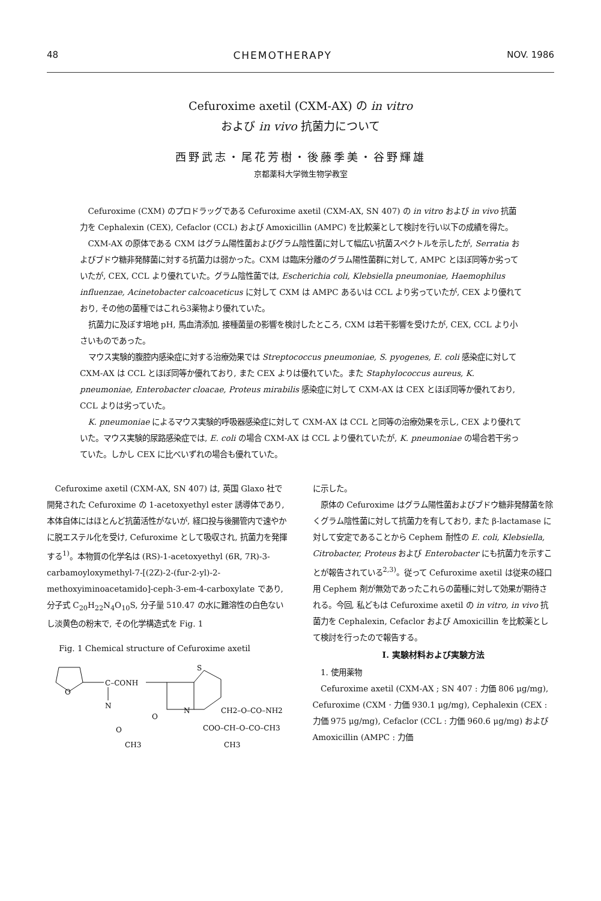48 CHEMOTHERAPY NOV. 1986
Cefuroxime axetil (CXM-AX) の in vitro
および in vivo 抗菌力について
西野武志・尾花芳樹・後藤季美・谷野輝雄
京都薬科大学微生物学教室
Cefuroxime (CXM) のプロドラッグである Cefuroxime axetil (CXM-AX, SN 407) の in vitro および in vivo 抗菌力を Cephalexin (CEX), Cefaclor (CCL) および Amoxicillin (AMPC) を比較薬として検討を行い以下の成績を得た。
CXM-AX の原体である CXM はグラム陽性菌およびグラム陰性菌に対して幅広い抗菌スペクトルを示したが, Serratia およびブドウ糖非発酵菌に対する抗菌力は弱かった。CXM は臨床分離のグラム陽性菌群に対して, AMPC とほぼ同等か劣っていたが, CEX, CCL より優れていた。グラム陰性菌では, Escherichia coli, Klebsiella pneumoniae, Haemophilus influenzae, Acinetobacter calcoaceticus に対して CXM は AMPC あるいは CCL より劣っていたが, CEX より優れており, その他の菌種ではこれら3薬物より優れていた。
抗菌力に及ぼす培地 pH, 馬血清添加, 接種菌量の影響を検討したところ, CXM は若干影響を受けたが, CEX, CCL より小さいものであった。
マウス実験的腹腔内感染症に対する治療効果では Streptococcus pneumoniae, S. pyogenes, E. coli 感染症に対して CXM-AX は CCL とほぼ同等か優れており, また CEX よりは優れていた。また Staphylococcus aureus, K. pneumoniae, Enterobacter cloacae, Proteus mirabilis 感染症に対して CXM-AX は CEX とほぼ同等か優れており, CCL よりは劣っていた。
K. pneumoniae によるマウス実験的呼吸器感染症に対して CXM-AX は CCL と同等の治療効果を示し, CEX より優れていた。マウス実験的尿路感染症では, E. coli の場合 CXM-AX は CCL より優れていたが, K. pneumoniae の場合若干劣っていた。しかし CEX に比べいずれの場合も優れていた。
Cefuroxime axetil (CXM-AX, SN 407) は, 英国 Glaxo 社で開発された Cefuroxime の 1-acetoxyethyl ester 誘導体であり, 本体自体にはほとんど抗菌活性がないが, 経口投与後腸管内で速やかに脱エステル化を受け, Cefuroxime として吸収され, 抗菌力を発揮する<sup>1)</sup>。本物質の化学名は (RS)-1-acetoxyethyl (6R, 7R)-3-carbamoyloxymethyl-7-[(2Z)-2-(fur-2-yl)-2-methoxyiminoacetamido]-ceph-3-em-4-carboxylate であり, 分子式 C<sub>20</sub>H<sub>22</sub>N<sub>4</sub>O<sub>10</sub>S, 分子量 510.47 の水に難溶性の白色ないし淡黄色の粉末で, その化学構造式を Fig. 1
Fig. 1 Chemical structure of Cefuroxime axetil
O
C–CONH
N
O
CH3
S
N
O
CH2–O–CO–NH2
COO–CH–O–CO–CH3
CH3
に示した。
原体の Cefuroxime はグラム陽性菌およびブドウ糖非発酵菌を除くグラム陰性菌に対して抗菌力を有しており, また β-lactamase に対して安定であることから Cephem 耐性の E. coli, Klebsiella, Citrobacter, Proteus および Enterobacter にも抗菌力を示すことが報告されている<sup>2,3)</sup>。従って Cefuroxime axetil は従来の経口用 Cephem 剤が無効であったこれらの菌種に対して効果が期待される。今回, 私どもは Cefuroxime axetil の in vitro, in vivo 抗菌力を Cephalexin, Cefaclor および Amoxicillin を比較薬として検討を行ったので報告する。
I. 実験材料および実験方法
1. 使用薬物
Cefuroxime axetil (CXM-AX ; SN 407 : 力価 806 μg/mg), Cefuroxime (CXM · 力価 930.1 μg/mg), Cephalexin (CEX : 力価 975 μg/mg), Cefaclor (CCL : 力価 960.6 μg/mg) および Amoxicillin (AMPC : 力価